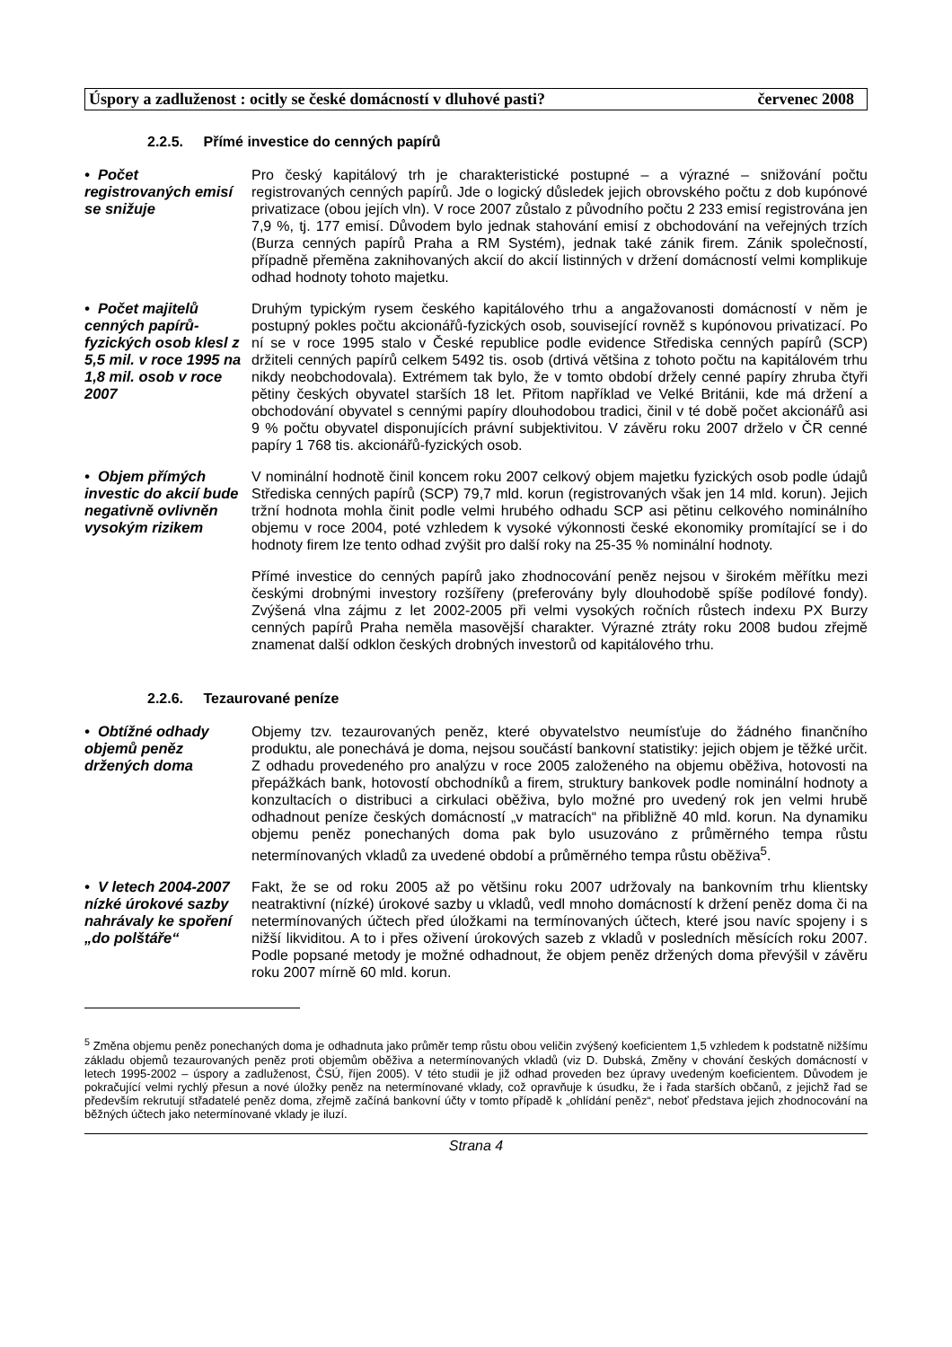Úspory a zadluženost : ocitly se české domácností v dluhové pasti? červenec 2008
2.2.5. Přímé investice do cenných papírů
• Počet registrovaných emisí se snižuje
Pro český kapitálový trh je charakteristické postupné – a výrazné – snižování počtu registrovaných cenných papírů. Jde o logický důsledek jejich obrovského počtu z dob kupónové privatizace (obou jejích vln). V roce 2007 zůstalo z původního počtu 2 233 emisí registrována jen 7,9 %, tj. 177 emisí. Důvodem bylo jednak stahování emisí z obchodování na veřejných trzích (Burza cenných papírů Praha a RM Systém), jednak také zánik firem. Zánik společností, případně přeměna zaknihovaných akcií do akcií listinných v držení domácností velmi komplikuje odhad hodnoty tohoto majetku.
• Počet majitelů cenných papírů-fyzických osob klesl z 5,5 mil. v roce 1995 na 1,8 mil. osob v roce 2007
Druhým typickým rysem českého kapitálového trhu a angažovanosti domácností v něm je postupný pokles počtu akcionářů-fyzických osob, související rovněž s kupónovou privatizací. Po ní se v roce 1995 stalo v České republice podle evidence Střediska cenných papírů (SCP) držiteli cenných papírů celkem 5492 tis. osob (drtivá většina z tohoto počtu na kapitálovém trhu nikdy neobchodovala). Extrémem tak bylo, že v tomto období držely cenné papíry zhruba čtyři pětiny českých obyvatel starších 18 let. Přitom například ve Velké Británii, kde má držení a obchodování obyvatel s cennými papíry dlouhodobou tradici, činil v té době počet akcionářů asi 9 % počtu obyvatel disponujících právní subjektivitou. V závěru roku 2007 drželo v ČR cenné papíry 1 768 tis. akcionářů-fyzických osob.
• Objem přímých investic do akcií bude negativně ovlivněn vysokým rizikem
V nominální hodnotě činil koncem roku 2007 celkový objem majetku fyzických osob podle údajů Střediska cenných papírů (SCP) 79,7 mld. korun (registrovaných však jen 14 mld. korun). Jejich tržní hodnota mohla činit podle velmi hrubého odhadu SCP asi pětinu celkového nominálního objemu v roce 2004, poté vzhledem k vysoké výkonnosti české ekonomiky promítající se i do hodnoty firem lze tento odhad zvýšit pro další roky na 25-35 % nominální hodnoty.
Přímé investice do cenných papírů jako zhodnocování peněz nejsou v širokém měřítku mezi českými drobnými investory rozšířeny (preferovány byly dlouhodobě spíše podílové fondy). Zvýšená vlna zájmu z let 2002-2005 při velmi vysokých ročních růstech indexu PX Burzy cenných papírů Praha neměla masovější charakter. Výrazné ztráty roku 2008 budou zřejmě znamenat další odklon českých drobných investorů od kapitálového trhu.
2.2.6. Tezaurované peníze
• Obtížné odhady objemů peněz držených doma
Objemy tzv. tezaurovaných peněz, které obyvatelstvo neumísťuje do žádného finančního produktu, ale ponechává je doma, nejsou součástí bankovní statistiky: jejich objem je těžké určit. Z odhadu provedeného pro analýzu v roce 2005 založeného na objemu oběživa, hotovosti na přepážkách bank, hotovostí obchodníků a firem, struktury bankovek podle nominální hodnoty a konzultacích o distribuci a cirkulaci oběživa, bylo možné pro uvedený rok jen velmi hrubě odhadnout peníze českých domácností „v matracích“ na přibližně 40 mld. korun. Na dynamiku objemu peněz ponechaných doma pak bylo usuzováno z průměrného tempa růstu netermínovaných vkladů za uvedené období a průměrného tempa růstu oběživa<sup>5</sup>.
• V letech 2004-2007 nízké úrokové sazby nahrávaly ke spoření „do polštáře“
Fakt, že se od roku 2005 až po většinu roku 2007 udržovaly na bankovním trhu klientsky neatraktivní (nízké) úrokové sazby u vkladů, vedl mnoho domácností k držení peněz doma či na netermínovaných účtech před úložkami na termínovaných účtech, které jsou navíc spojeny i s nižší likviditou. A to i přes oživení úrokových sazeb z vkladů v posledních měsících roku 2007. Podle popsané metody je možné odhadnout, že objem peněz držených doma převýšil v závěru roku 2007 mírně 60 mld. korun.
<sup>5</sup> Změna objemu peněz ponechaných doma je odhadnuta jako průměr temp růstu obou veličin zvýšený koeficientem 1,5 vzhledem k podstatně nižšímu základu objemů tezaurovaných peněz proti objemům oběživa a netermínovaných vkladů (viz D. Dubská, Změny v chování českých domácností v letech 1995-2002 – úspory a zadluženost, ČSÚ, říjen 2005). V této studii je již odhad proveden bez úpravy uvedeným koeficientem. Důvodem je pokračující velmi rychlý přesun a nové úložky peněz na netermínované vklady, což opravňuje k úsudku, že i řada starších občanů, z jejichž řad se především rekrutují střadatelé peněz doma, zřejmě začíná bankovní účty v tomto případě k „ohlídání peněz“, neboť představa jejich zhodnocování na běžných účtech jako netermínované vklady je iluzí.
Strana 4